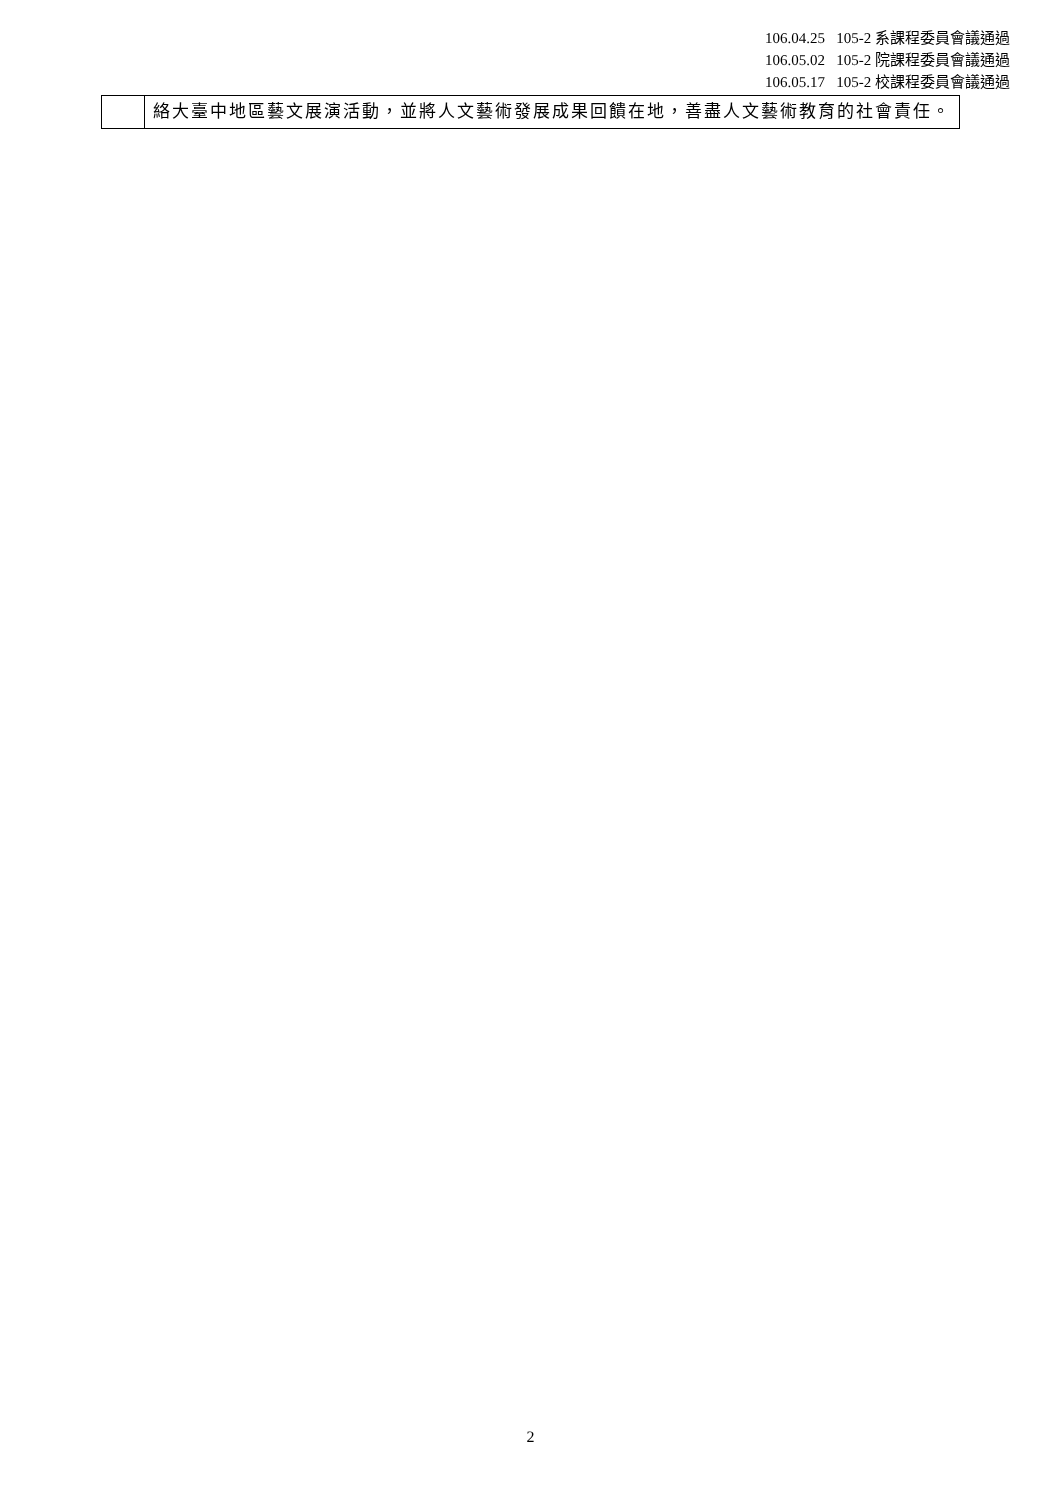106.04.25 105-2 系課程委員會議通過
106.05.02 105-2 院課程委員會議通過
106.05.17 105-2 校課程委員會議通過
| | 絡大臺中地區藝文展演活動，並將人文藝術發展成果回饋在地，善盡人文藝術教育的社會責任。 |
2